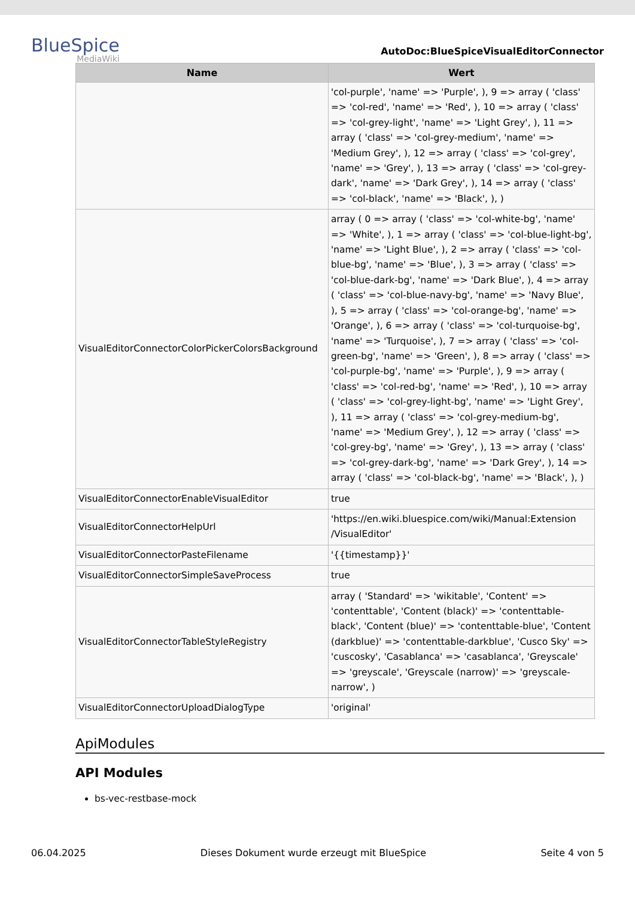BlueSpice
MediaWiki
AutoDoc:BlueSpiceVisualEditorConnector
| Name | Wert |
| --- | --- |
| | 'col-purple', 'name' => 'Purple', ), 9 => array ( 'class' => 'col-red', 'name' => 'Red', ), 10 => array ( 'class' => 'col-grey-light', 'name' => 'Light Grey', ), 11 => array ( 'class' => 'col-grey-medium', 'name' => 'Medium Grey', ), 12 => array ( 'class' => 'col-grey', 'name' => 'Grey', ), 13 => array ( 'class' => 'col-grey-dark', 'name' => 'Dark Grey', ), 14 => array ( 'class' => 'col-black', 'name' => 'Black', ), ) |
| VisualEditorConnectorColorPickerColorsBackground | array ( 0 => array ( 'class' => 'col-white-bg', 'name' => 'White', ), 1 => array ( 'class' => 'col-blue-light-bg', 'name' => 'Light Blue', ), 2 => array ( 'class' => 'col-blue-bg', 'name' => 'Blue', ), 3 => array ( 'class' => 'col-blue-dark-bg', 'name' => 'Dark Blue', ), 4 => array ( 'class' => 'col-blue-navy-bg', 'name' => 'Navy Blue', ), 5 => array ( 'class' => 'col-orange-bg', 'name' => 'Orange', ), 6 => array ( 'class' => 'col-turquoise-bg', 'name' => 'Turquoise', ), 7 => array ( 'class' => 'col-green-bg', 'name' => 'Green', ), 8 => array ( 'class' => 'col-purple-bg', 'name' => 'Purple', ), 9 => array ( 'class' => 'col-red-bg', 'name' => 'Red', ), 10 => array ( 'class' => 'col-grey-light-bg', 'name' => 'Light Grey', ), 11 => array ( 'class' => 'col-grey-medium-bg', 'name' => 'Medium Grey', ), 12 => array ( 'class' => 'col-grey-bg', 'name' => 'Grey', ), 13 => array ( 'class' => 'col-grey-dark-bg', 'name' => 'Dark Grey', ), 14 => array ( 'class' => 'col-black-bg', 'name' => 'Black', ), ) |
| VisualEditorConnectorEnableVisualEditor | true |
| VisualEditorConnectorHelpUrl | 'https://en.wiki.bluespice.com/wiki/Manual:Extension /VisualEditor' |
| VisualEditorConnectorPasteFilename | '{{timestamp}}' |
| VisualEditorConnectorSimpleSaveProcess | true |
| VisualEditorConnectorTableStyleRegistry | array ( 'Standard' => 'wikitable', 'Content' => 'contenttable', 'Content (black)' => 'contenttable-black', 'Content (blue)' => 'contenttable-blue', 'Content (darkblue)' => 'contenttable-darkblue', 'Cusco Sky' => 'cuscosky', 'Casablanca' => 'casablanca', 'Greyscale' => 'greyscale', 'Greyscale (narrow)' => 'greyscale-narrow', ) |
| VisualEditorConnectorUploadDialogType | 'original' |
ApiModules
API Modules
bs-vec-restbase-mock
06.04.2025 Dieses Dokument wurde erzeugt mit BlueSpice Seite 4 von 5